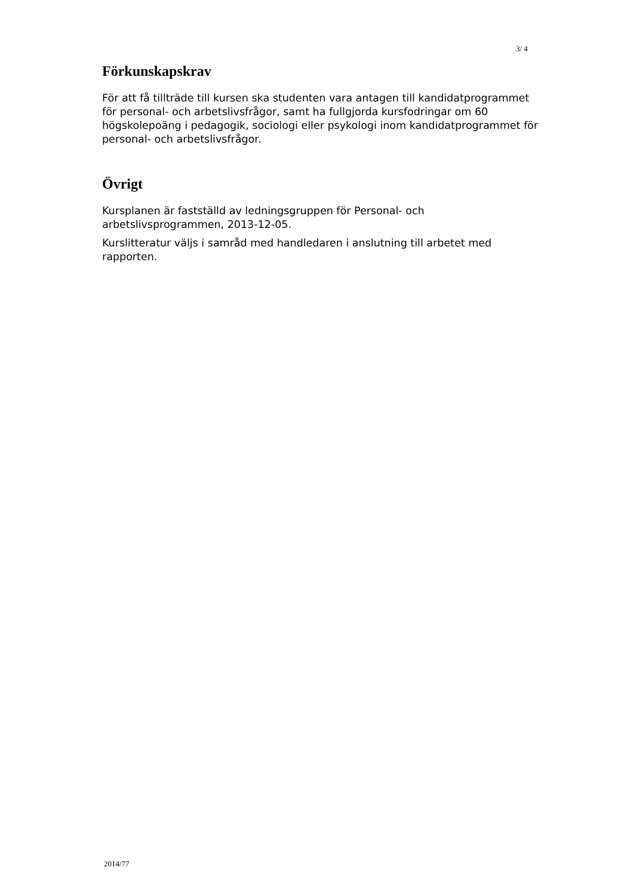3/ 4
Förkunskapskrav
För att få tillträde till kursen ska studenten vara antagen till kandidatprogrammet för personal- och arbetslivsfrågor, samt ha fullgjorda kursfodringar om 60 högskolepoäng i pedagogik, sociologi eller psykologi inom kandidatprogrammet för personal- och arbetslivsfrågor.
Övrigt
Kursplanen är fastställd av ledningsgruppen för Personal- och arbetslivsprogrammen, 2013-12-05.
Kurslitteratur väljs i samråd med handledaren i anslutning till arbetet med rapporten.
2014/77